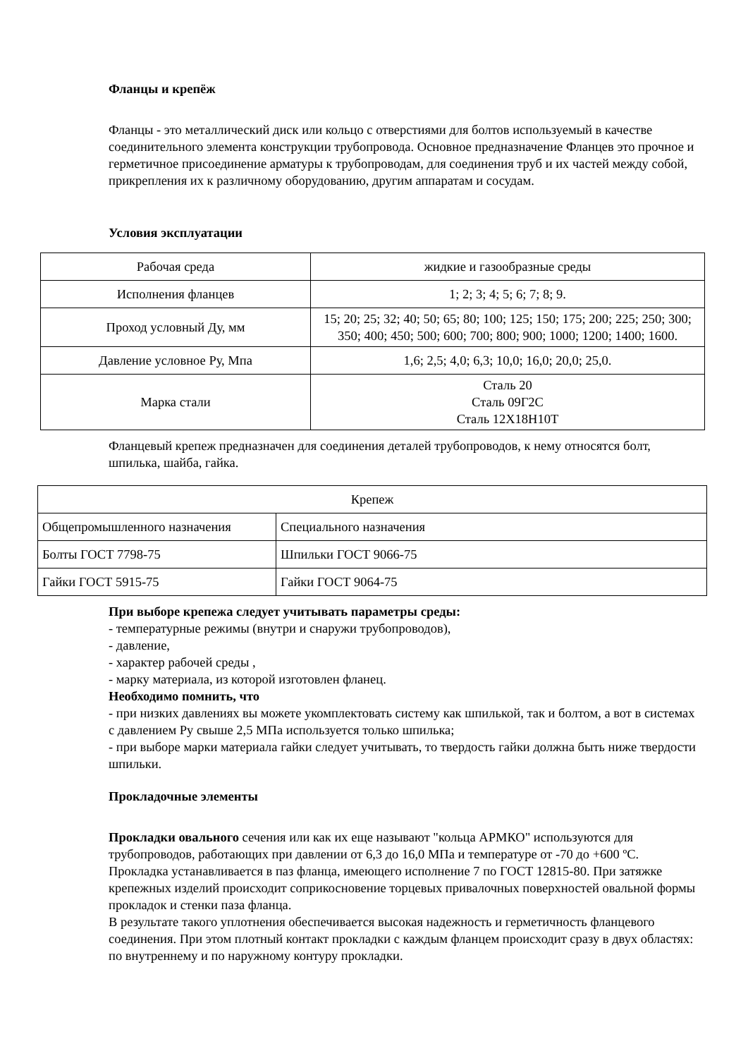Фланцы и крепёж
Фланцы - это металлический диск или кольцо с отверстиями для болтов используемый в качестве соединительного элемента конструкции трубопровода. Основное предназначение Фланцев это прочное и герметичное присоединение арматуры к трубопроводам, для соединения труб и их частей между собой, прикрепления их к различному оборудованию, другим аппаратам и сосудам.
Условия эксплуатации
| Рабочая среда | жидкие и газообразные среды |
| Исполнения фланцев | 1; 2; 3; 4; 5; 6; 7; 8; 9. |
| Проход условный Ду, мм | 15; 20; 25; 32; 40; 50; 65; 80; 100; 125; 150; 175; 200; 225; 250; 300; 350; 400; 450; 500; 600; 700; 800; 900; 1000; 1200; 1400; 1600. |
| Давление условное Ру, Мпа | 1,6; 2,5; 4,0; 6,3; 10,0; 16,0; 20,0; 25,0. |
| Марка стали | Сталь 20 Сталь 09Г2С Сталь 12Х18Н10Т |
Фланцевый крепеж предназначен для соединения деталей трубопроводов, к нему относятся болт, шпилька, шайба, гайка.
| Крепеж | |
| Общепромышленного назначения | Специального назначения |
| Болты ГОСТ 7798-75 | Шпильки ГОСТ 9066-75 |
| Гайки ГОСТ 5915-75 | Гайки ГОСТ 9064-75 |
При выборе крепежа следует учитывать параметры среды:
- температурные режимы (внутри и снаружи трубопроводов),
- давление,
- характер рабочей среды ,
- марку материала, из которой изготовлен фланец.
Необходимо помнить, что
- при низких давлениях вы можете укомплектовать систему как шпилькой, так и болтом, а вот в системах с давлением Ру свыше 2,5 МПа используется только шпилька;
- при выборе марки материала гайки следует учитывать, то твердость гайки должна быть ниже твердости шпильки.
Прокладочные элементы
Прокладки овального сечения или как их еще называют "кольца АРМКО" используются для трубопроводов, работающих при давлении от 6,3 до 16,0 МПа и температуре от -70 до +600 ºС. Прокладка устанавливается в паз фланца, имеющего исполнение 7 по ГОСТ 12815-80. При затяжке крепежных изделий происходит соприкосновение торцевых привалочных поверхностей овальной формы прокладок и стенки паза фланца.
В результате такого уплотнения обеспечивается высокая надежность и герметичность фланцевого соединения. При этом плотный контакт прокладки с каждым фланцем происходит сразу в двух областях: по внутреннему и по наружному контуру прокладки.